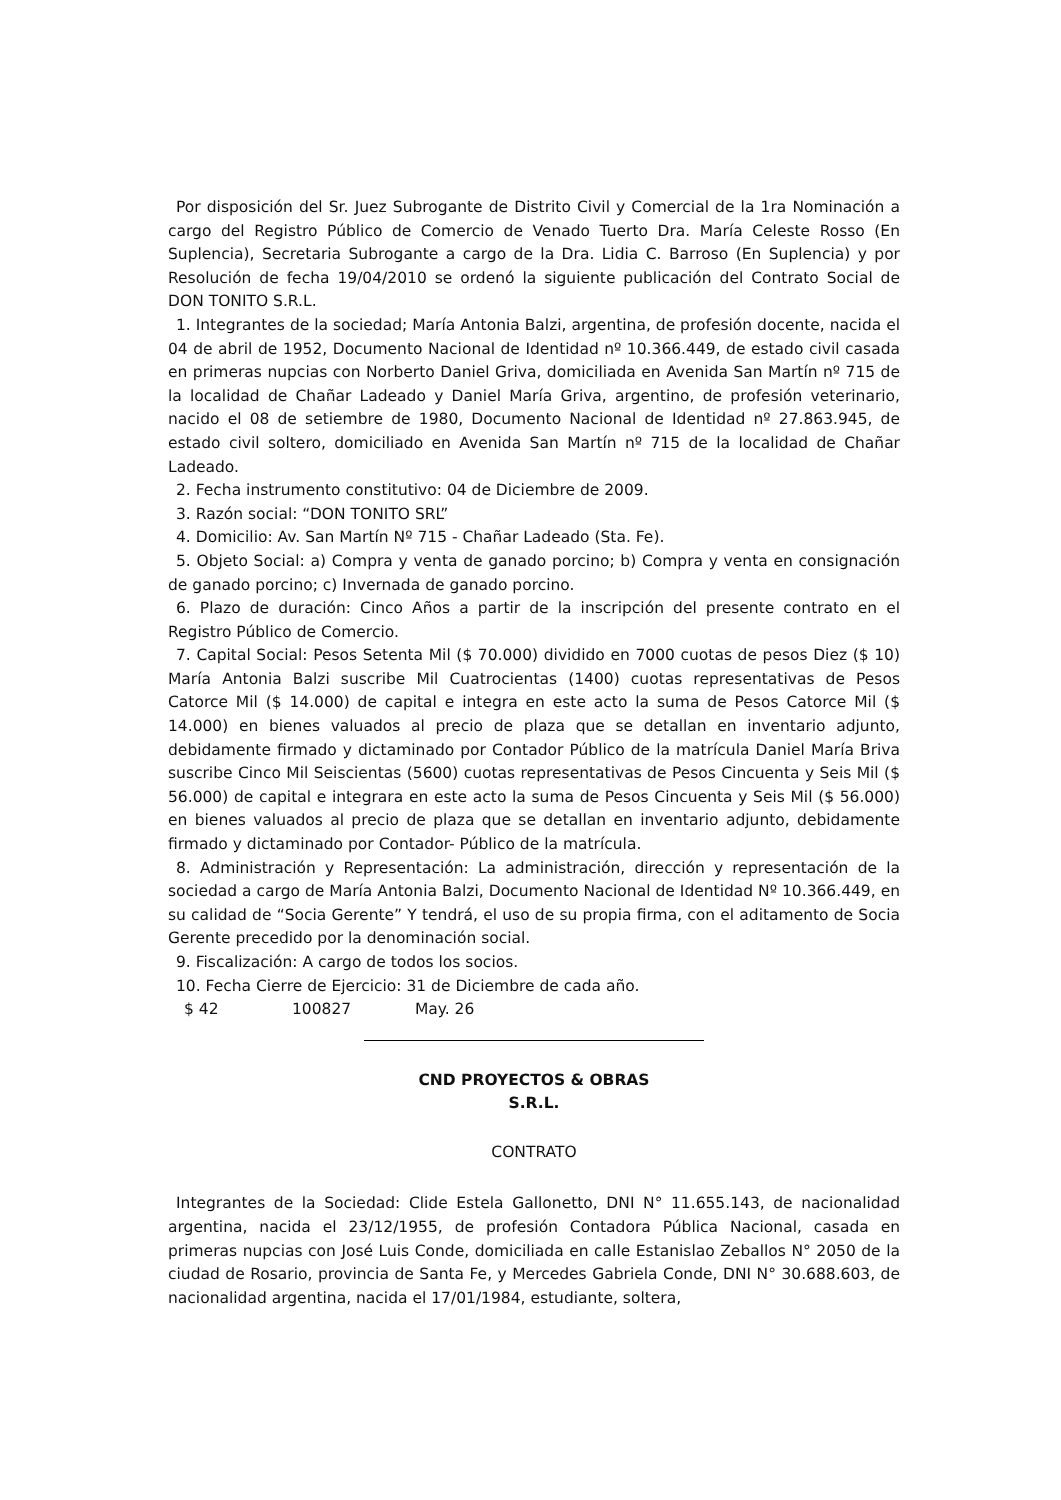Por disposición del Sr. Juez Subrogante de Distrito Civil y Comercial de la 1ra Nominación a cargo del Registro Público de Comercio de Venado Tuerto Dra. María Celeste Rosso (En Suplencia), Secretaria Subrogante a cargo de la Dra. Lidia C. Barroso (En Suplencia) y por Resolución de fecha 19/04/2010 se ordenó la siguiente publicación del Contrato Social de DON TONITO S.R.L.
1. Integrantes de la sociedad; María Antonia Balzi, argentina, de profesión docente, nacida el 04 de abril de 1952, Documento Nacional de Identidad nº 10.366.449, de estado civil casada en primeras nupcias con Norberto Daniel Griva, domiciliada en Avenida San Martín nº 715 de la localidad de Chañar Ladeado y Daniel María Griva, argentino, de profesión veterinario, nacido el 08 de setiembre de 1980, Documento Nacional de Identidad nº 27.863.945, de estado civil soltero, domiciliado en Avenida San Martín nº 715 de la localidad de Chañar Ladeado.
2. Fecha instrumento constitutivo: 04 de Diciembre de 2009.
3. Razón social: “DON TONITO SRL”
4. Domicilio: Av. San Martín Nº 715 - Chañar Ladeado (Sta. Fe).
5. Objeto Social: a) Compra y venta de ganado porcino; b) Compra y venta en consignación de ganado porcino; c) Invernada de ganado porcino.
6. Plazo de duración: Cinco Años a partir de la inscripción del presente contrato en el Registro Público de Comercio.
7. Capital Social: Pesos Setenta Mil ($ 70.000) dividido en 7000 cuotas de pesos Diez ($ 10) María Antonia Balzi suscribe Mil Cuatrocientas (1400) cuotas representativas de Pesos Catorce Mil ($ 14.000) de capital e integra en este acto la suma de Pesos Catorce Mil ($ 14.000) en bienes valuados al precio de plaza que se detallan en inventario adjunto, debidamente firmado y dictaminado por Contador Público de la matrícula Daniel María Briva suscribe Cinco Mil Seiscientas (5600) cuotas representativas de Pesos Cincuenta y Seis Mil ($ 56.000) de capital e integrara en este acto la suma de Pesos Cincuenta y Seis Mil ($ 56.000) en bienes valuados al precio de plaza que se detallan en inventario adjunto, debidamente firmado y dictaminado por Contador- Público de la matrícula.
8. Administración y Representación: La administración, dirección y representación de la sociedad a cargo de María Antonia Balzi, Documento Nacional de Identidad Nº 10.366.449, en su calidad de “Socia Gerente” Y tendrá, el uso de su propia firma, con el aditamento de Socia Gerente precedido por la denominación social.
9. Fiscalización: A cargo de todos los socios.
10. Fecha Cierre de Ejercicio: 31 de Diciembre de cada año.
$ 42 100827 May. 26
CND PROYECTOS & OBRAS
S.R.L.
CONTRATO
Integrantes de la Sociedad: Clide Estela Gallonetto, DNI N° 11.655.143, de nacionalidad argentina, nacida el 23/12/1955, de profesión Contadora Pública Nacional, casada en primeras nupcias con José Luis Conde, domiciliada en calle Estanislao Zeballos N° 2050 de la ciudad de Rosario, provincia de Santa Fe, y Mercedes Gabriela Conde, DNI N° 30.688.603, de nacionalidad argentina, nacida el 17/01/1984, estudiante, soltera,